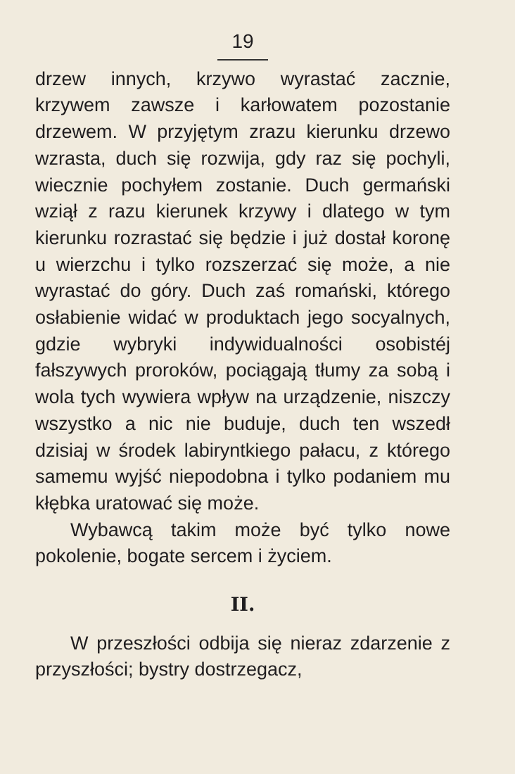19
drzew innych, krzywo wyrastać zacznie, krzywem zawsze i karłowatem pozostanie drzewem. W przyjętym zrazu kierunku drzewo wzrasta, duch się rozwija, gdy raz się pochyli, wiecznie pochyłem zostanie. Duch germański wziął z razu kierunek krzywy i dlatego w tym kierunku rozrastać się będzie i już dostał koronę u wierzchu i tylko rozszerzać się może, a nie wyrastać do góry. Duch zaś romański, którego osłabienie widać w produktach jego socyalnych, gdzie wybryki indywidualności osobistéj fałszywych proroków, pociągają tłumy za sobą i wola tych wywiera wpływ na urządzenie, niszczy wszystko a nic nie buduje, duch ten wszedł dzisiaj w środek labiryntkiego pałacu, z którego samemu wyjść niepodobna i tylko podaniem mu kłębka uratować się może.
Wybawcą takim może być tylko nowe pokolenie, bogate sercem i życiem.
II.
W przeszłości odbija się nieraz zdarzenie z przyszłości; bystry dostrzegacz,